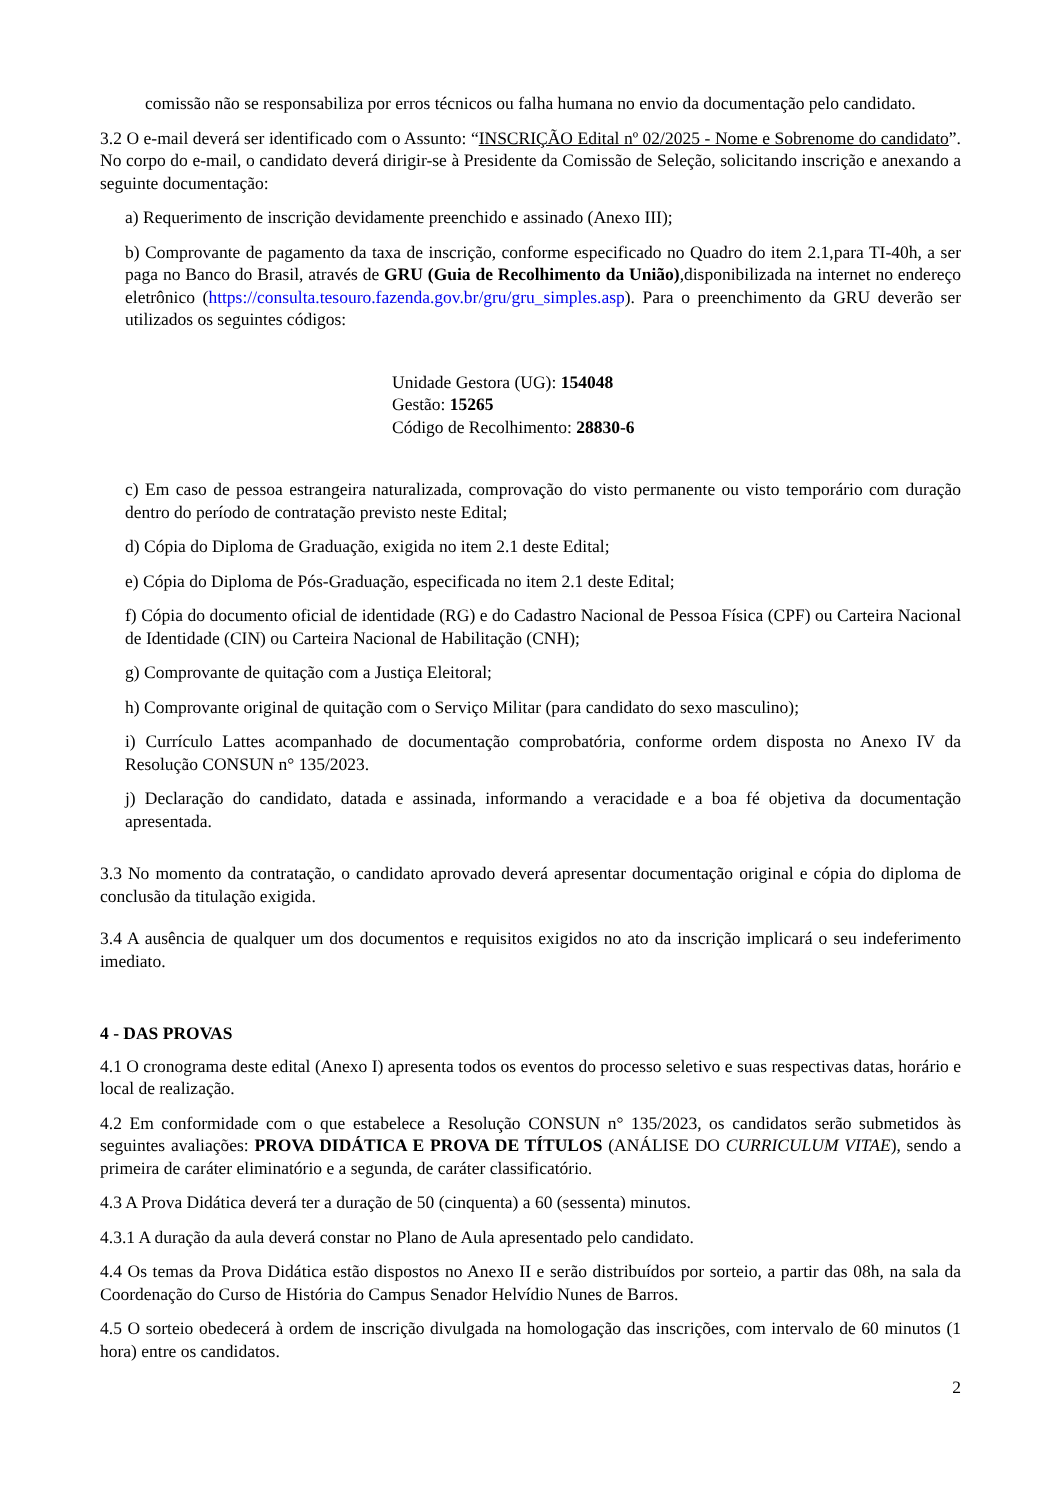comissão não se responsabiliza por erros técnicos ou falha humana no envio da documentação pelo candidato.
3.2 O e-mail deverá ser identificado com o Assunto: “INSCRIÇÃO Edital nº 02/2025 - Nome e Sobrenome do candidato”. No corpo do e-mail, o candidato deverá dirigir-se à Presidente da Comissão de Seleção, solicitando inscrição e anexando a seguinte documentação:
a) Requerimento de inscrição devidamente preenchido e assinado (Anexo III);
b) Comprovante de pagamento da taxa de inscrição, conforme especificado no Quadro do item 2.1,para TI-40h, a ser paga no Banco do Brasil, através de GRU (Guia de Recolhimento da União),disponibilizada na internet no endereço eletrônico (https://consulta.tesouro.fazenda.gov.br/gru/gru_simples.asp). Para o preenchimento da GRU deverão ser utilizados os seguintes códigos:
Unidade Gestora (UG): 154048
Gestão: 15265
Código de Recolhimento: 28830-6
c) Em caso de pessoa estrangeira naturalizada, comprovação do visto permanente ou visto temporário com duração dentro do período de contratação previsto neste Edital;
d) Cópia do Diploma de Graduação, exigida no item 2.1 deste Edital;
e) Cópia do Diploma de Pós-Graduação, especificada no item 2.1 deste Edital;
f) Cópia do documento oficial de identidade (RG) e do Cadastro Nacional de Pessoa Física (CPF) ou Carteira Nacional de Identidade (CIN) ou Carteira Nacional de Habilitação (CNH);
g) Comprovante de quitação com a Justiça Eleitoral;
h) Comprovante original de quitação com o Serviço Militar (para candidato do sexo masculino);
i) Currículo Lattes acompanhado de documentação comprobatória, conforme ordem disposta no Anexo IV da Resolução CONSUN n° 135/2023.
j) Declaração do candidato, datada e assinada, informando a veracidade e a boa fé objetiva da documentação apresentada.
3.3 No momento da contratação, o candidato aprovado deverá apresentar documentação original e cópia do diploma de conclusão da titulação exigida.
3.4 A ausência de qualquer um dos documentos e requisitos exigidos no ato da inscrição implicará o seu indeferimento imediato.
4 - DAS PROVAS
4.1 O cronograma deste edital (Anexo I) apresenta todos os eventos do processo seletivo e suas respectivas datas, horário e local de realização.
4.2 Em conformidade com o que estabelece a Resolução CONSUN n° 135/2023, os candidatos serão submetidos às seguintes avaliações: PROVA DIDÁTICA E PROVA DE TÍTULOS (ANÁLISE DO CURRICULUM VITAE), sendo a primeira de caráter eliminatório e a segunda, de caráter classificatório.
4.3 A Prova Didática deverá ter a duração de 50 (cinquenta) a 60 (sessenta) minutos.
4.3.1 A duração da aula deverá constar no Plano de Aula apresentado pelo candidato.
4.4 Os temas da Prova Didática estão dispostos no Anexo II e serão distribuídos por sorteio, a partir das 08h, na sala da Coordenação do Curso de História do Campus Senador Helvídio Nunes de Barros.
4.5 O sorteio obedecerá à ordem de inscrição divulgada na homologação das inscrições, com intervalo de 60 minutos (1 hora) entre os candidatos.
2